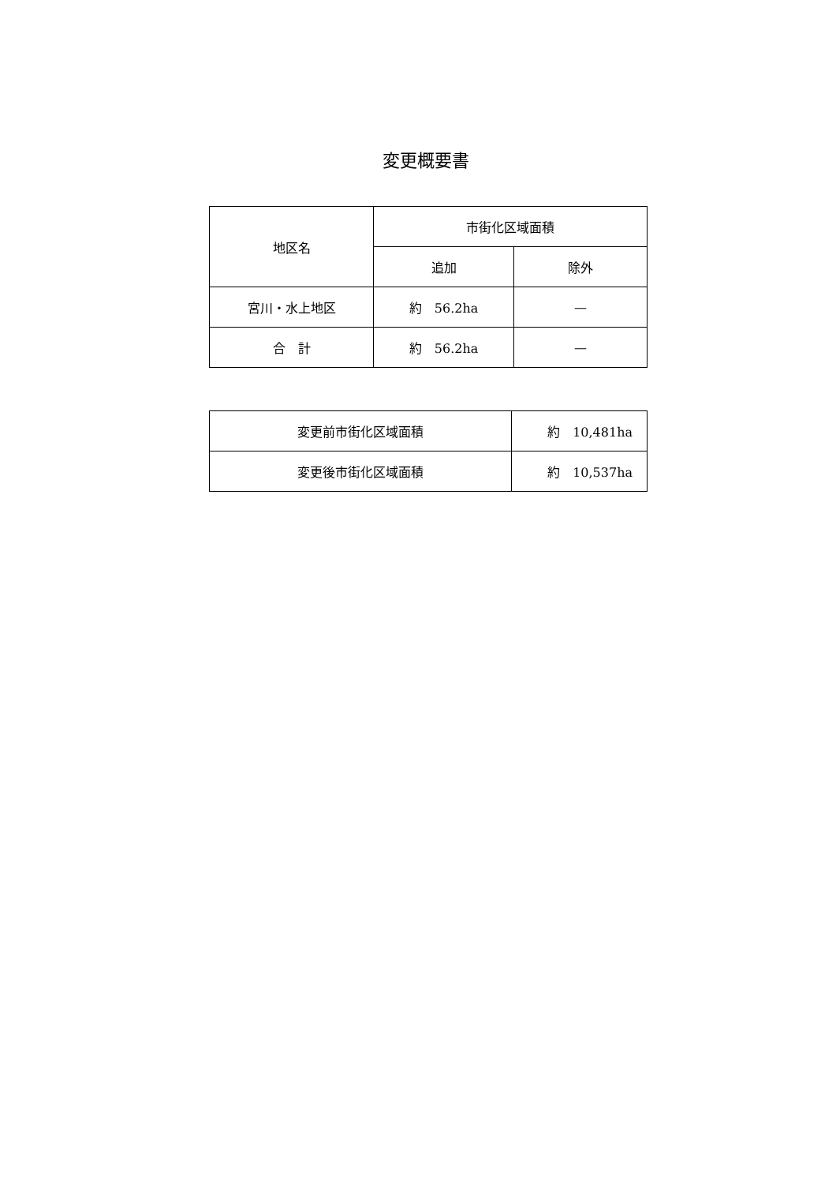変更概要書
| 地区名 | 市街化区域面積 | |
| --- | --- | --- |
| | 追加 | 除外 |
| 宮川・水上地区 | 約 56.2ha | — |
| 合 計 | 約 56.2ha | — |
| 変更前市街化区域面積 | 約 10,481ha |
| 変更後市街化区域面積 | 約 10,537ha |